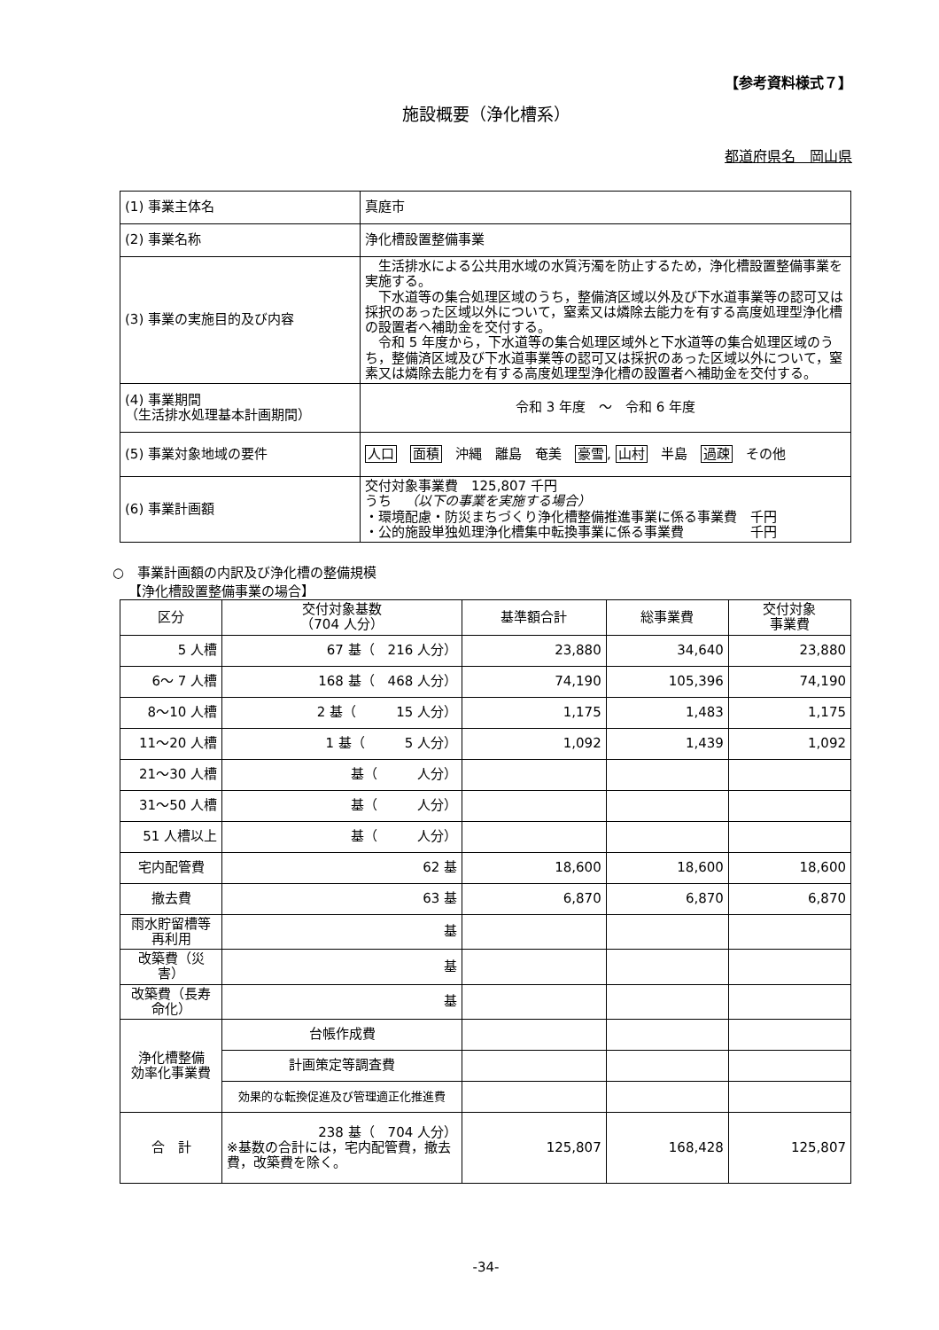【参考資料様式７】
施設概要（浄化槽系）
都道府県名　岡山県
| (1) 事業主体名 | 真庭市 |
| (2) 事業名称 | 浄化槽設置整備事業 |
| (3) 事業の実施目的及び内容 | 生活排水による公共用水域の水質汚濁を防止するため，浄化槽設置整備事業を実施する。 下水道等の集合処理区域のうち，整備済区域以外及び下水道事業等の認可又は採択のあった区域以外について，窒素又は燐除去能力を有する高度処理型浄化槽の設置者へ補助金を交付する。 令和 5 年度から，下水道等の集合処理区域外と下水道等の集合処理区域のうち，整備済区域及び下水道事業等の認可又は採択のあった区域以外について，窒素又は燐除去能力を有する高度処理型浄化槽の設置者へ補助金を交付する。 |
| (4) 事業期間 （生活排水処理基本計画期間） | 令和 3 年度 ～ 令和 6 年度 |
| (5) 事業対象地域の要件 | 人口 面積 沖縄 離島 奄美 豪雪 , 山村 半島 過疎 その他 |
| (6) 事業計画額 | 交付対象事業費 125,807 千円 うち （以下の事業を実施する場合） ・環境配慮・防災まちづくり浄化槽整備推進事業に係る事業費 千円 ・公的施設単独処理浄化槽集中転換事業に係る事業費 千円 |
○　事業計画額の内訳及び浄化槽の整備規模
【浄化槽設置整備事業の場合】
| 区分 | 交付対象基数 （704 人分） | 基準額合計 | 総事業費 | 交付対象 事業費 |
| --- | --- | --- | --- | --- |
| 5 人槽 | 67 基（ 216 人分） | 23,880 | 34,640 | 23,880 |
| 6～ 7 人槽 | 168 基（ 468 人分） | 74,190 | 105,396 | 74,190 |
| 8～10 人槽 | 2 基（ 15 人分） | 1,175 | 1,483 | 1,175 |
| 11～20 人槽 | 1 基（ 5 人分） | 1,092 | 1,439 | 1,092 |
| 21～30 人槽 | 基（ 人分） | | | |
| 31～50 人槽 | 基（ 人分） | | | |
| 51 人槽以上 | 基（ 人分） | | | |
| 宅内配管費 | 62 基 | 18,600 | 18,600 | 18,600 |
| 撤去費 | 63 基 | 6,870 | 6,870 | 6,870 |
| 雨水貯留槽等再利用 | 基 | | | |
| 改築費（災害） | 基 | | | |
| 改築費（長寿命化） | 基 | | | |
| 浄化槽整備 効率化事業費 | 台帳作成費 | | | |
| | 計画策定等調査費 | | | |
| | 効果的な転換促進及び管理適正化推進費 | | | |
| 合 計 | 238 基（ 704 人分） ※基数の合計には，宅内配管費，撤去費，改築費を除く。 | 125,807 | 168,428 | 125,807 |
-34-